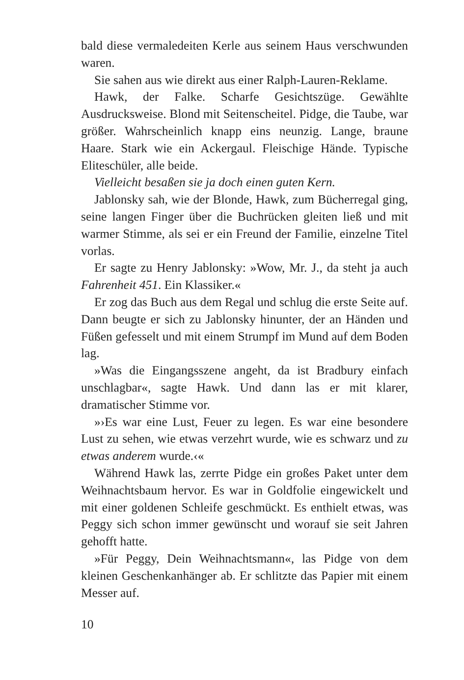bald diese vermaledeiten Kerle aus seinem Haus verschwunden waren.
Sie sahen aus wie direkt aus einer Ralph-Lauren-Reklame.
Hawk, der Falke. Scharfe Gesichtszüge. Gewählte Ausdrucksweise. Blond mit Seitenscheitel. Pidge, die Taube, war größer. Wahrscheinlich knapp eins neunzig. Lange, braune Haare. Stark wie ein Ackergaul. Fleischige Hände. Typische Eliteschüler, alle beide.
Vielleicht besaßen sie ja doch einen guten Kern.
Jablonsky sah, wie der Blonde, Hawk, zum Bücherregal ging, seine langen Finger über die Buchrücken gleiten ließ und mit warmer Stimme, als sei er ein Freund der Familie, einzelne Titel vorlas.
Er sagte zu Henry Jablonsky: »Wow, Mr. J., da steht ja auch Fahrenheit 451. Ein Klassiker.«
Er zog das Buch aus dem Regal und schlug die erste Seite auf. Dann beugte er sich zu Jablonsky hinunter, der an Händen und Füßen gefesselt und mit einem Strumpf im Mund auf dem Boden lag.
»Was die Eingangsszene angeht, da ist Bradbury einfach unschlagbar«, sagte Hawk. Und dann las er mit klarer, dramatischer Stimme vor.
»›Es war eine Lust, Feuer zu legen. Es war eine besondere Lust zu sehen, wie etwas verzehrt wurde, wie es schwarz und zu etwas anderem wurde.‹«
Während Hawk las, zerrte Pidge ein großes Paket unter dem Weihnachtsbaum hervor. Es war in Goldfolie eingewickelt und mit einer goldenen Schleife geschmückt. Es enthielt etwas, was Peggy sich schon immer gewünscht und worauf sie seit Jahren gehofft hatte.
»Für Peggy, Dein Weihnachtsmann«, las Pidge von dem kleinen Geschenkanhänger ab. Er schlitzte das Papier mit einem Messer auf.
10